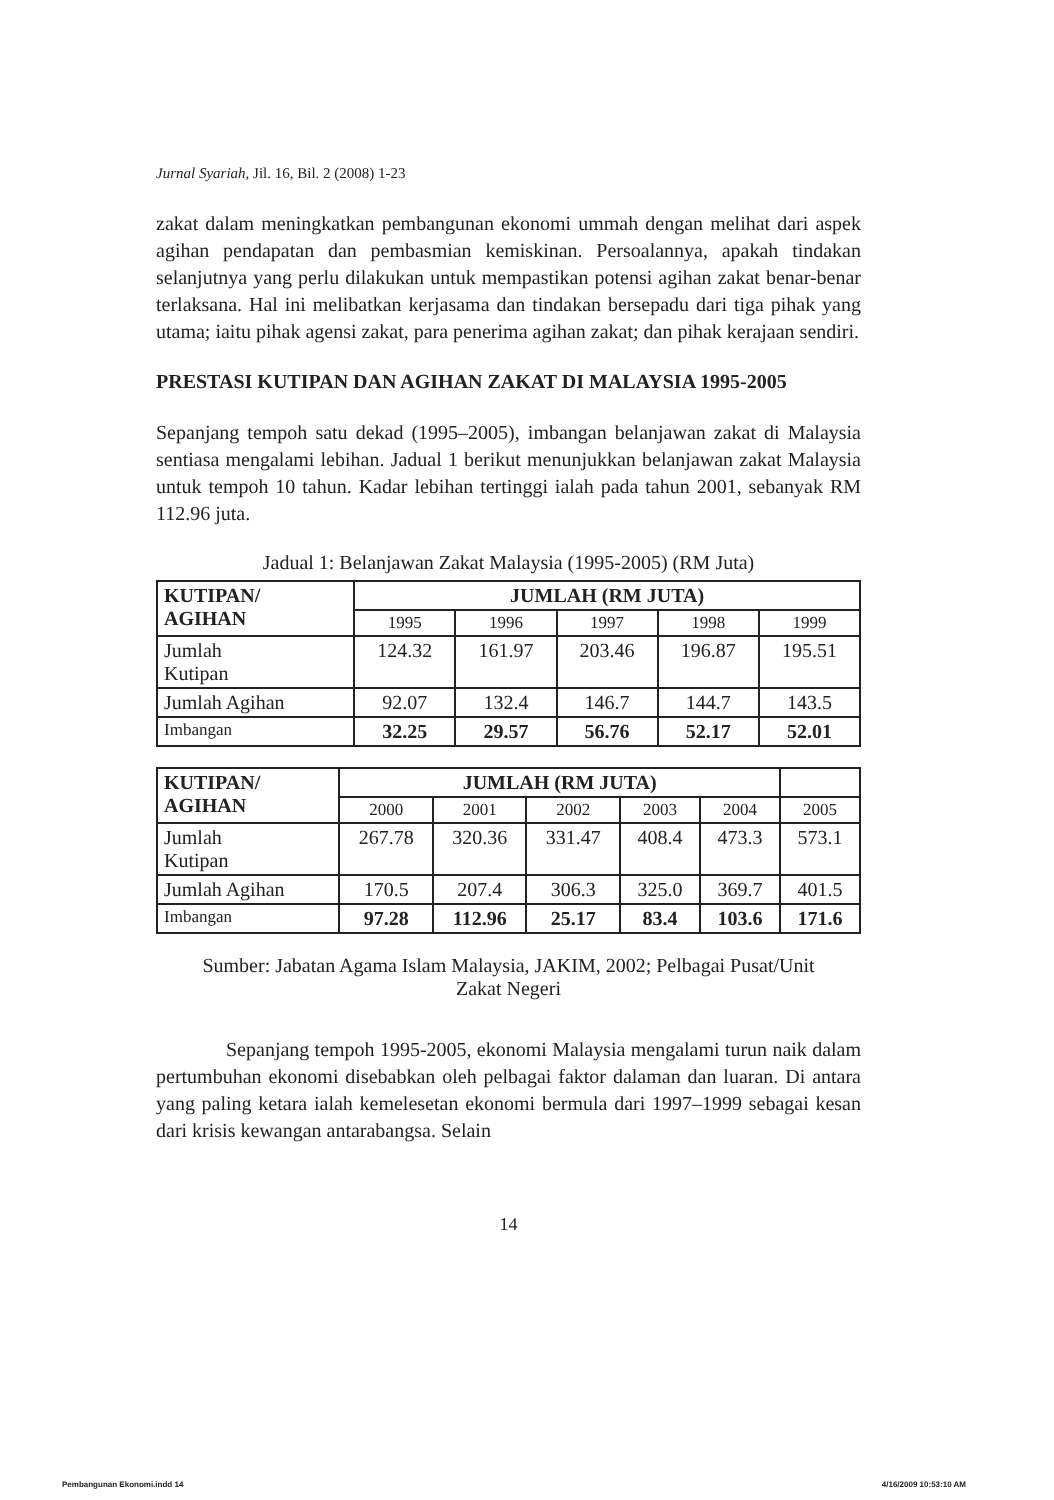Jurnal Syariah, Jil. 16, Bil. 2 (2008) 1-23
zakat dalam meningkatkan pembangunan ekonomi ummah dengan melihat dari aspek agihan pendapatan dan pembasmian kemiskinan. Persoalannya, apakah tindakan selanjutnya yang perlu dilakukan untuk mempastikan potensi agihan zakat benar-benar terlaksana. Hal ini melibatkan kerjasama dan tindakan bersepadu dari tiga pihak yang utama; iaitu pihak agensi zakat, para penerima agihan zakat; dan pihak kerajaan sendiri.
PRESTASI KUTIPAN DAN AGIHAN ZAKAT DI MALAYSIA 1995-2005
Sepanjang tempoh satu dekad (1995–2005), imbangan belanjawan zakat di Malaysia sentiasa mengalami lebihan. Jadual 1 berikut menunjukkan belanjawan zakat Malaysia untuk tempoh 10 tahun. Kadar lebihan tertinggi ialah pada tahun 2001, sebanyak RM 112.96 juta.
Jadual 1: Belanjawan Zakat Malaysia (1995-2005) (RM Juta)
| KUTIPAN/ AGIHAN | JUMLAH (RM JUTA) | | | | |
| --- | --- | --- | --- | --- | --- |
| | 1995 | 1996 | 1997 | 1998 | 1999 |
| Jumlah Kutipan | 124.32 | 161.97 | 203.46 | 196.87 | 195.51 |
| Jumlah Agihan | 92.07 | 132.4 | 146.7 | 144.7 | 143.5 |
| Imbangan | 32.25 | 29.57 | 56.76 | 52.17 | 52.01 |
| KUTIPAN/ AGIHAN | JUMLAH (RM JUTA) | | | | | |
| | 2000 | 2001 | 2002 | 2003 | 2004 | 2005 |
| Jumlah Kutipan | 267.78 | 320.36 | 331.47 | 408.4 | 473.3 | 573.1 |
| Jumlah Agihan | 170.5 | 207.4 | 306.3 | 325.0 | 369.7 | 401.5 |
| Imbangan | 97.28 | 112.96 | 25.17 | 83.4 | 103.6 | 171.6 |
Sumber: Jabatan Agama Islam Malaysia, JAKIM, 2002; Pelbagai Pusat/Unit
Zakat Negeri
Sepanjang tempoh 1995-2005, ekonomi Malaysia mengalami turun naik dalam pertumbuhan ekonomi disebabkan oleh pelbagai faktor dalaman dan luaran. Di antara yang paling ketara ialah kemelesetan ekonomi bermula dari 1997–1999 sebagai kesan dari krisis kewangan antarabangsa. Selain
14
Pembangunan Ekonomi.indd 14 4/16/2009 10:53:10 AM